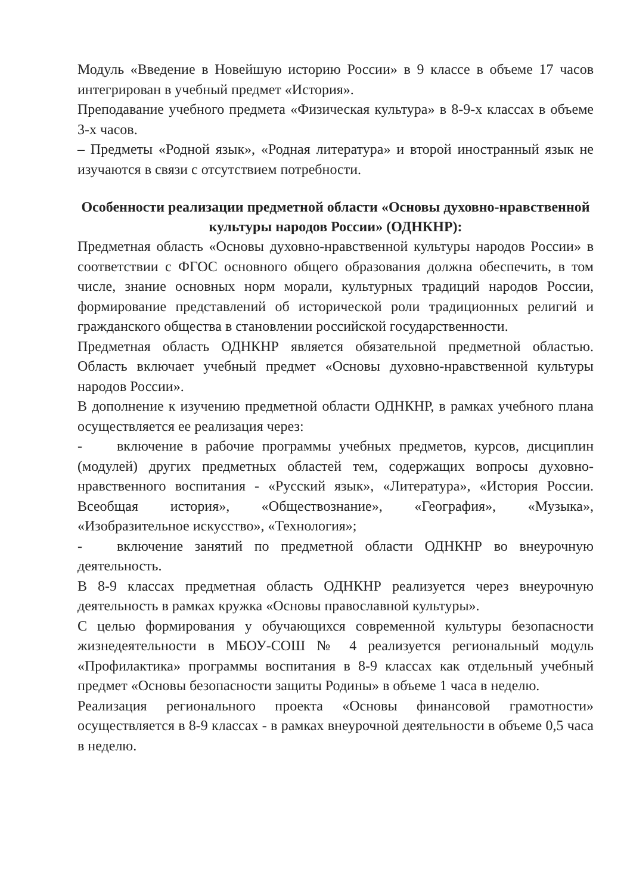Модуль «Введение в Новейшую историю России» в 9 классе в объеме 17 часов интегрирован в учебный предмет «История».
Преподавание учебного предмета «Физическая культура» в 8-9-х классах в объеме 3-х часов.
– Предметы «Родной язык», «Родная литература» и второй иностранный язык не изучаются в связи с отсутствием потребности.
Особенности реализации предметной области «Основы духовно-нравственной культуры народов России» (ОДНКНР):
Предметная область «Основы духовно-нравственной культуры народов России» в соответствии с ФГОС основного общего образования должна обеспечить, в том числе, знание основных норм морали, культурных традиций народов России, формирование представлений об исторической роли традиционных религий и гражданского общества в становлении российской государственности.
Предметная область ОДНКНР является обязательной предметной областью. Область включает учебный предмет «Основы духовно-нравственной культуры народов России».
В дополнение к изучению предметной области ОДНКНР, в рамках учебного плана осуществляется ее реализация через:
- включение в рабочие программы учебных предметов, курсов, дисциплин (модулей) других предметных областей тем, содержащих вопросы духовно-нравственного воспитания - «Русский язык», «Литература», «История России. Всеобщая история», «Обществознание», «География», «Музыка», «Изобразительное искусство», «Технология»;
- включение занятий по предметной области ОДНКНР во внеурочную деятельность.
В 8-9 классах предметная область ОДНКНР реализуется через внеурочную деятельность в рамках кружка «Основы православной культуры».
С целью формирования у обучающихся современной культуры безопасности жизнедеятельности в МБОУ-СОШ № 4 реализуется региональный модуль «Профилактика» программы воспитания в 8-9 классах как отдельный учебный предмет «Основы безопасности защиты Родины» в объеме 1 часа в неделю.
Реализация регионального проекта «Основы финансовой грамотности» осуществляется в 8-9 классах - в рамках внеурочной деятельности в объеме 0,5 часа в неделю.